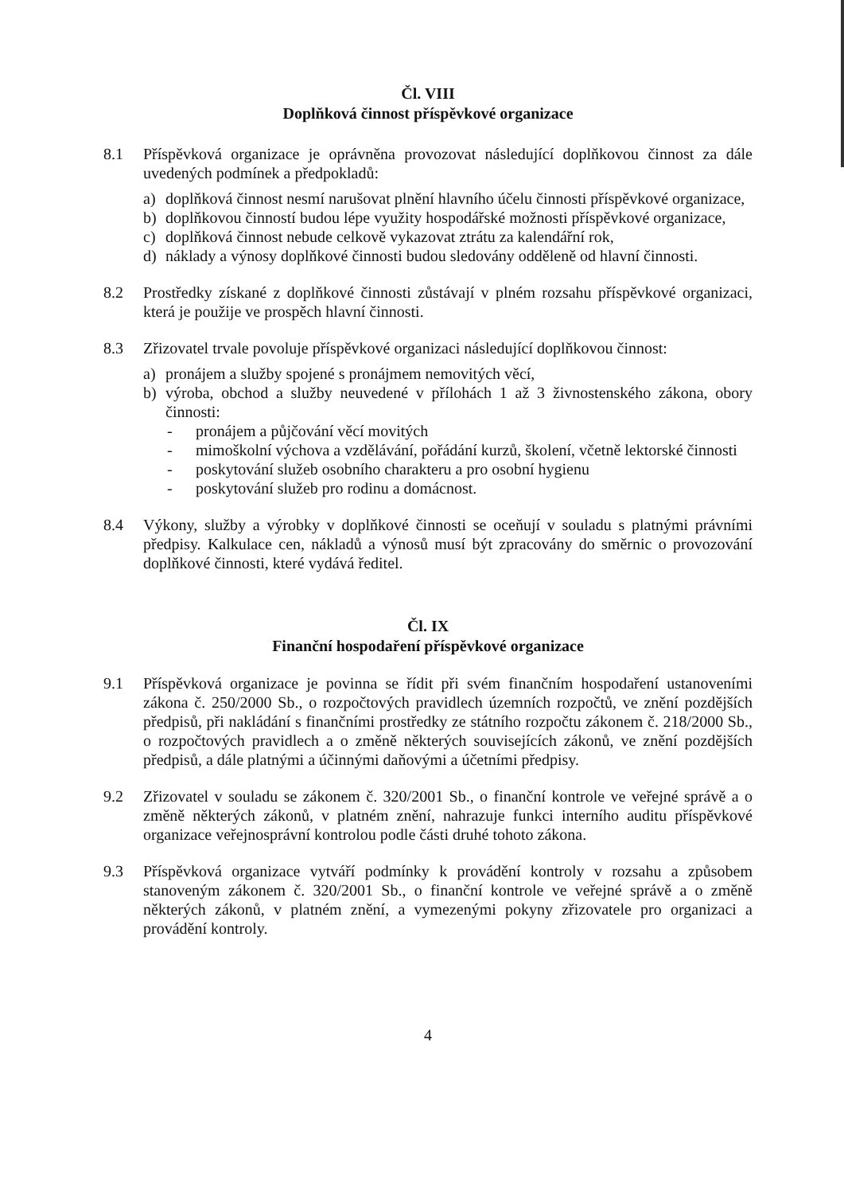Čl. VIII
Doplňková činnost příspěvkové organizace
8.1 Příspěvková organizace je oprávněna provozovat následující doplňkovou činnost za dále uvedených podmínek a předpokladů:
a) doplňková činnost nesmí narušovat plnění hlavního účelu činnosti příspěvkové organizace,
b) doplňkovou činností budou lépe využity hospodářské možnosti příspěvkové organizace,
c) doplňková činnost nebude celkově vykazovat ztrátu za kalendářní rok,
d) náklady a výnosy doplňkové činnosti budou sledovány odděleně od hlavní činnosti.
8.2 Prostředky získané z doplňkové činnosti zůstávají v plném rozsahu příspěvkové organizaci, která je použije ve prospěch hlavní činnosti.
8.3 Zřizovatel trvale povoluje příspěvkové organizaci následující doplňkovou činnost:
a) pronájem a služby spojené s pronájmem nemovitých věcí,
b) výroba, obchod a služby neuvedené v přílohách 1 až 3 živnostenského zákona, obory činnosti:
- pronájem a půjčování věcí movitých
- mimoškolní výchova a vzdělávání, pořádání kurzů, školení, včetně lektorské činnosti
- poskytování služeb osobního charakteru a pro osobní hygienu
- poskytování služeb pro rodinu a domácnost.
8.4 Výkony, služby a výrobky v doplňkové činnosti se oceňují v souladu s platnými právními předpisy. Kalkulace cen, nákladů a výnosů musí být zpracovány do směrnic o provozování doplňkové činnosti, které vydává ředitel.
Čl. IX
Finanční hospodaření příspěvkové organizace
9.1 Příspěvková organizace je povinna se řídit při svém finančním hospodaření ustanoveními zákona č. 250/2000 Sb., o rozpočtových pravidlech územních rozpočtů, ve znění pozdějších předpisů, při nakládání s finančními prostředky ze státního rozpočtu zákonem č. 218/2000 Sb., o rozpočtových pravidlech a o změně některých souvisejících zákonů, ve znění pozdějších předpisů, a dále platnými a účinnými daňovými a účetními předpisy.
9.2 Zřizovatel v souladu se zákonem č. 320/2001 Sb., o finanční kontrole ve veřejné správě a o změně některých zákonů, v platném znění, nahrazuje funkci interního auditu příspěvkové organizace veřejnosprávní kontrolou podle části druhé tohoto zákona.
9.3 Příspěvková organizace vytváří podmínky k provádění kontroly v rozsahu a způsobem stanoveným zákonem č. 320/2001 Sb., o finanční kontrole ve veřejné správě a o změně některých zákonů, v platném znění, a vymezenými pokyny zřizovatele pro organizaci a provádění kontroly.
4